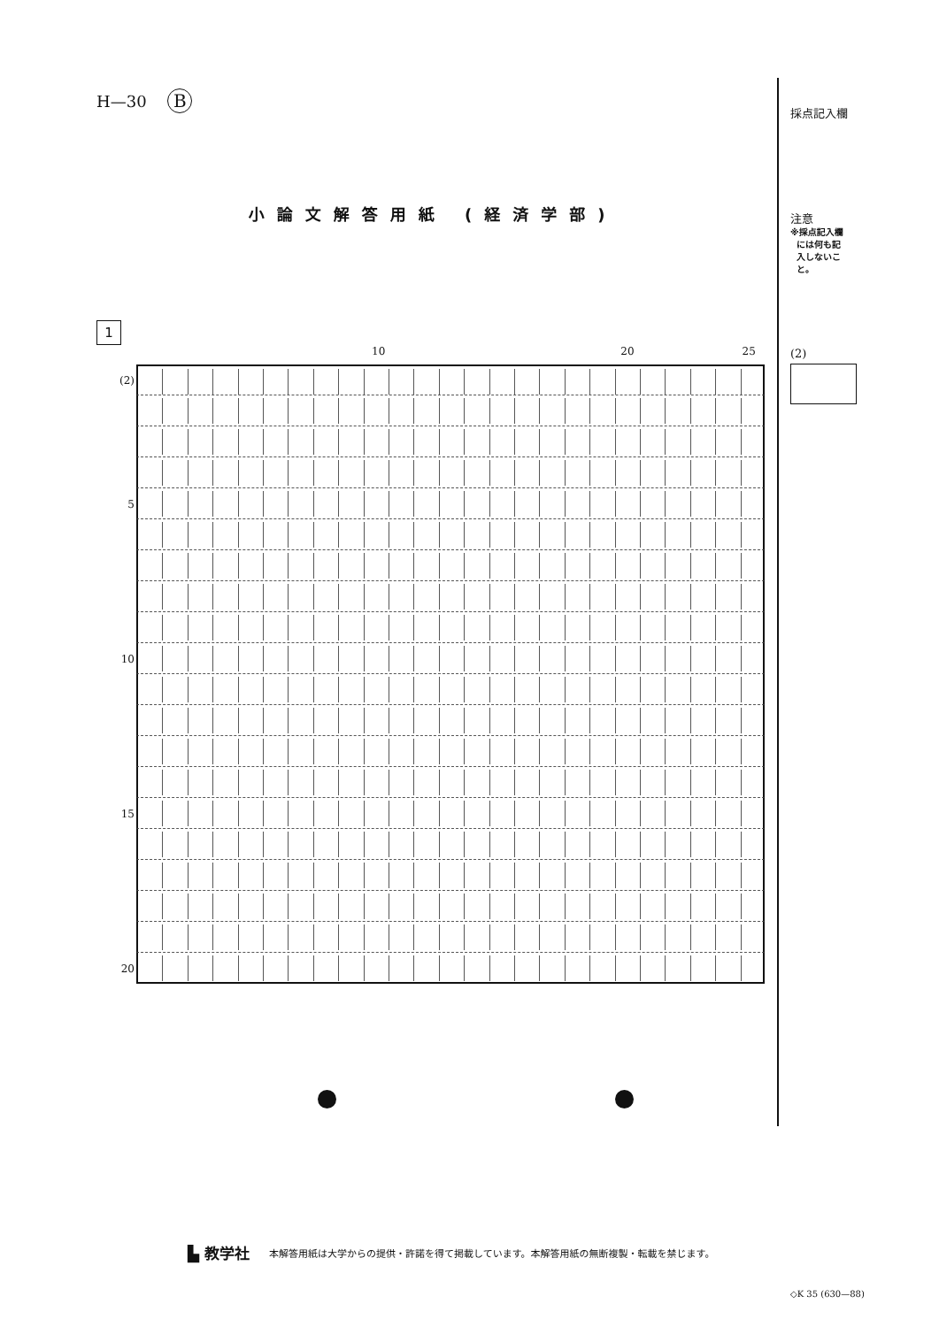H—30 B
小論文解答用紙 (経済学部)
1
10 20 25
(2)
5
10
15
20
▙ 教学社 本解答用紙は大学からの提供・許諾を得て掲載しています。本解答用紙の無断複製・転載を禁じます。
採点記入欄
注意
※採点記入欄
には何も記
入しないこ
と。
(2)
◇K 35 (630—88)